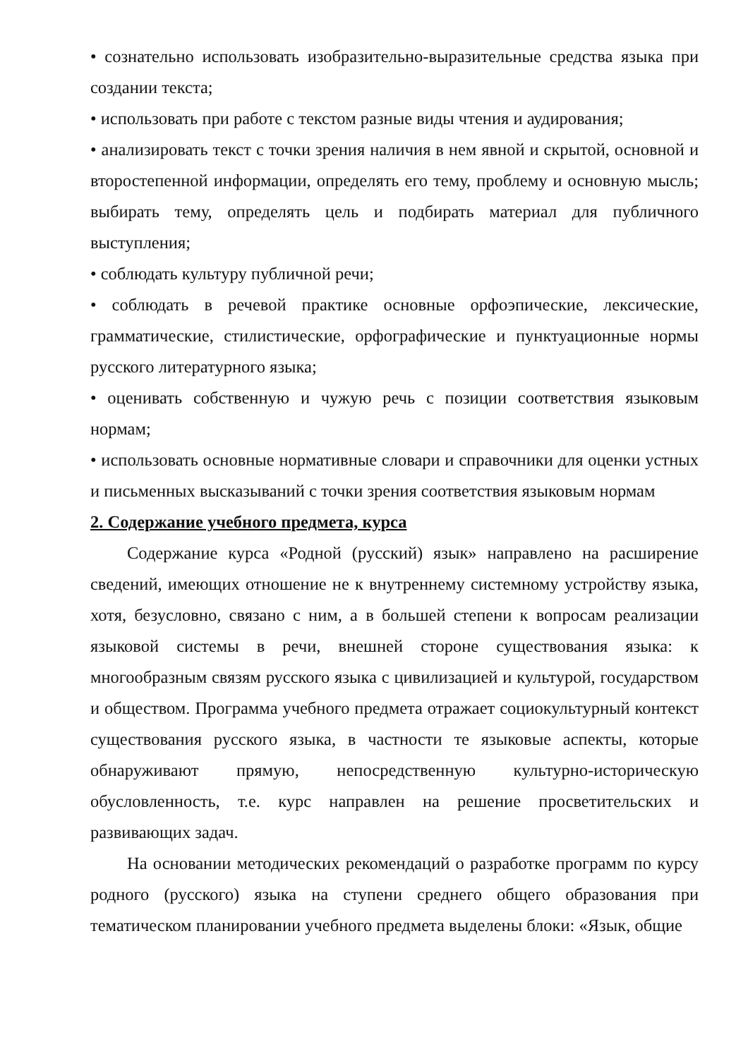• сознательно использовать изобразительно-выразительные средства языка при создании текста;
• использовать при работе с текстом разные виды чтения и аудирования;
• анализировать текст с точки зрения наличия в нем явной и скрытой, основной и второстепенной информации, определять его тему, проблему и основную мысль; выбирать тему, определять цель и подбирать материал для публичного выступления;
• соблюдать культуру публичной речи;
• соблюдать в речевой практике основные орфоэпические, лексические, грамматические, стилистические, орфографические и пунктуационные нормы русского литературного языка;
• оценивать собственную и чужую речь с позиции соответствия языковым нормам;
• использовать основные нормативные словари и справочники для оценки устных и письменных высказываний с точки зрения соответствия языковым нормам
2. Содержание учебного предмета, курса
Содержание курса «Родной (русский) язык» направлено на расширение сведений, имеющих отношение не к внутреннему системному устройству языка, хотя, безусловно, связано с ним, а в большей степени к вопросам реализации языковой системы в речи, внешней стороне существования языка: к многообразным связям русского языка с цивилизацией и культурой, государством и обществом. Программа учебного предмета отражает социокультурный контекст существования русского языка, в частности те языковые аспекты, которые обнаруживают прямую, непосредственную культурно-историческую обусловленность, т.е. курс направлен на решение просветительских и развивающих задач.
На основании методических рекомендаций о разработке программ по курсу родного (русского) языка на ступени среднего общего образования при тематическом планировании учебного предмета выделены блоки: «Язык, общие